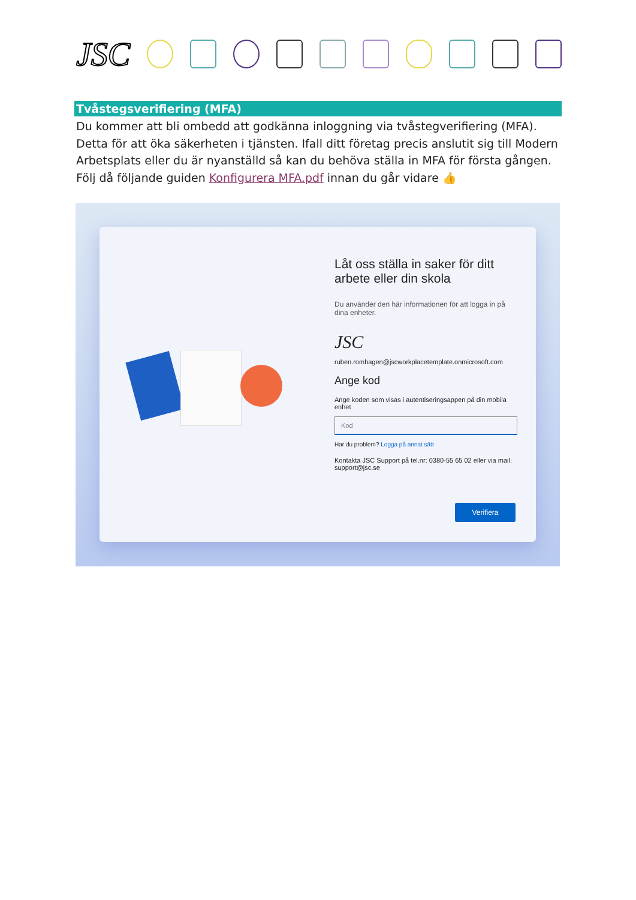JSC
Tvåstegsverifiering (MFA)
Du kommer att bli ombedd att godkänna inloggning via tvåstegverifiering (MFA). Detta för att öka säkerheten i tjänsten. Ifall ditt företag precis anslutit sig till Modern Arbetsplats eller du är nyanställd så kan du behöva ställa in MFA för första gången. Följ då följande guiden Konfigurera MFA.pdf innan du går vidare 👍
Låt oss ställa in saker för ditt arbete eller din skola
Du använder den här informationen för att logga in på dina enheter.
JSC
ruben.romhagen@jscworkplacetemplate.onmicrosoft.com
Ange kod
Ange koden som visas i autentiseringsappen på din mobila enhet
Kod
Har du problem? Logga på annat sätt
Kontakta JSC Support på tel.nr: 0380-55 65 02 eller via mail: support@jsc.se
Verifiera